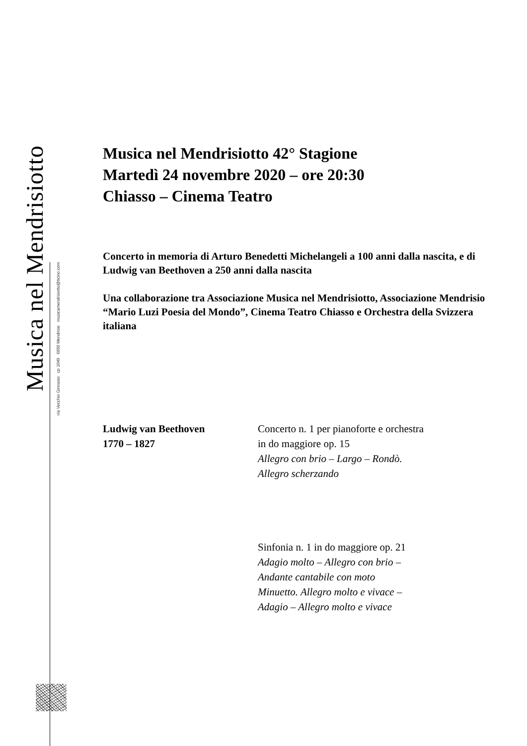Musica nel Mendrisiotto
via Vecchio Ginnasio cp 1049 6850 Mendrisio musicamendrisiotto@ticino.com
Musica nel Mendrisiotto 42° Stagione
Martedì 24 novembre 2020 – ore 20:30
Chiasso – Cinema Teatro
Concerto in memoria di Arturo Benedetti Michelangeli a 100 anni dalla nascita, e di Ludwig van Beethoven a 250 anni dalla nascita
Una collaborazione tra Associazione Musica nel Mendrisiotto, Associazione Mendrisio “Mario Luzi Poesia del Mondo”, Cinema Teatro Chiasso e Orchestra della Svizzera italiana
| Ludwig van Beethoven 1770 – 1827 | Concerto n. 1 per pianoforte e orchestra in do maggiore op. 15 Allegro con brio – Largo – Rondò. Allegro scherzando |
| | Sinfonia n. 1 in do maggiore op. 21 Adagio molto – Allegro con brio – Andante cantabile con moto Minuetto. Allegro molto e vivace – Adagio – Allegro molto e vivace |